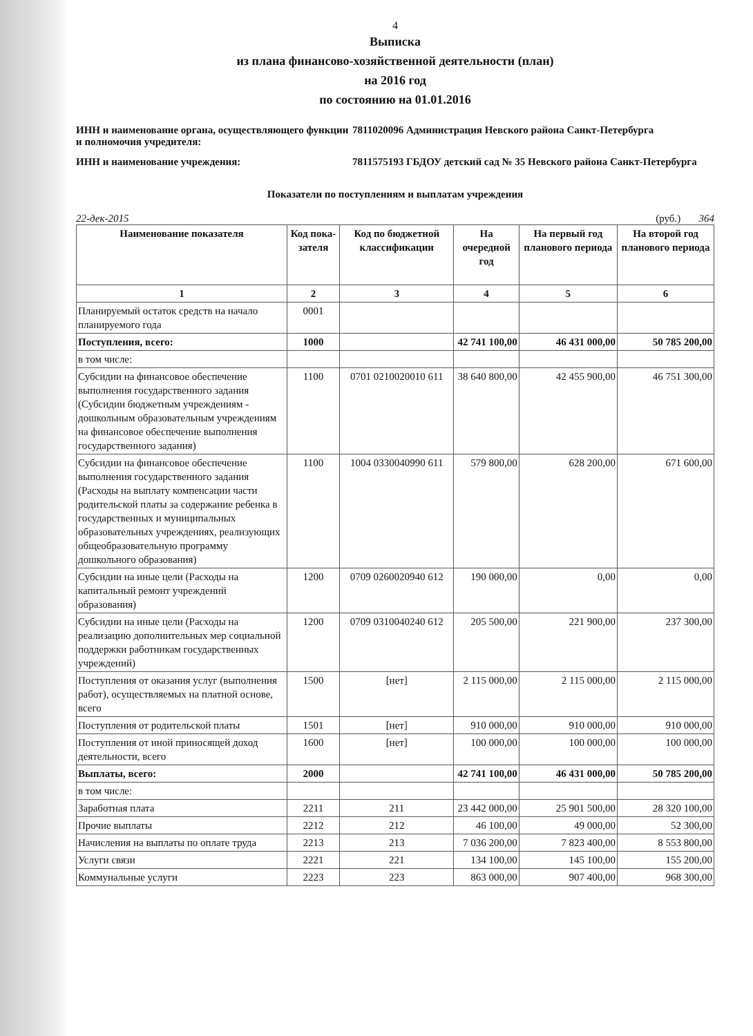4
Выписка
из плана финансово-хозяйственной деятельности (план)
на 2016 год
по состоянию на 01.01.2016
ИНН и наименование органа, осуществляющего функции и полномочия учредителя:
7811020096 Администрация Невского района Санкт-Петербурга
ИНН и наименование учреждения:
7811575193 ГБДОУ детский сад № 35 Невского района Санкт-Петербурга
Показатели по поступлениям и выплатам учреждения
22-дек-2015 (руб.) 364
| Наименование показателя | Код пока-зателя | Код по бюджетной классификации | На очередной год | На первый год планового периода | На второй год планового периода |
| --- | --- | --- | --- | --- | --- |
| 1 | 2 | 3 | 4 | 5 | 6 |
| Планируемый остаток средств на начало планируемого года | 0001 | | | | |
| Поступления, всего: | 1000 | | 42 741 100,00 | 46 431 000,00 | 50 785 200,00 |
| в том числе: | | | | | |
| Субсидии на финансовое обеспечение выполнения государственного задания (Субсидии бюджетным учреждениям - дошкольным образовательным учреждениям на финансовое обеспечение выполнения государственного задания) | 1100 | 0701 0210020010 611 | 38 640 800,00 | 42 455 900,00 | 46 751 300,00 |
| Субсидии на финансовое обеспечение выполнения государственного задания (Расходы на выплату компенсации части родительской платы за содержание ребенка в государственных и муниципальных образовательных учреждениях, реализующих общеобразовательную программу дошкольного образования) | 1100 | 1004 0330040990 611 | 579 800,00 | 628 200,00 | 671 600,00 |
| Субсидии на иные цели (Расходы на капитальный ремонт учреждений образования) | 1200 | 0709 0260020940 612 | 190 000,00 | 0,00 | 0,00 |
| Субсидии на иные цели (Расходы на реализацию дополнительных мер социальной поддержки работникам государственных учреждений) | 1200 | 0709 0310040240 612 | 205 500,00 | 221 900,00 | 237 300,00 |
| Поступления от оказания услуг (выполнения работ), осуществляемых на платной основе, всего | 1500 | [нет] | 2 115 000,00 | 2 115 000,00 | 2 115 000,00 |
| Поступления от родительской платы | 1501 | [нет] | 910 000,00 | 910 000,00 | 910 000,00 |
| Поступления от иной приносящей доход деятельности, всего | 1600 | [нет] | 100 000,00 | 100 000,00 | 100 000,00 |
| Выплаты, всего: | 2000 | | 42 741 100,00 | 46 431 000,00 | 50 785 200,00 |
| в том числе: | | | | | |
| Заработная плата | 2211 | 211 | 23 442 000,00 | 25 901 500,00 | 28 320 100,00 |
| Прочие выплаты | 2212 | 212 | 46 100,00 | 49 000,00 | 52 300,00 |
| Начисления на выплаты по оплате труда | 2213 | 213 | 7 036 200,00 | 7 823 400,00 | 8 553 800,00 |
| Услуги связи | 2221 | 221 | 134 100,00 | 145 100,00 | 155 200,00 |
| Коммунальные услуги | 2223 | 223 | 863 000,00 | 907 400,00 | 968 300,00 |